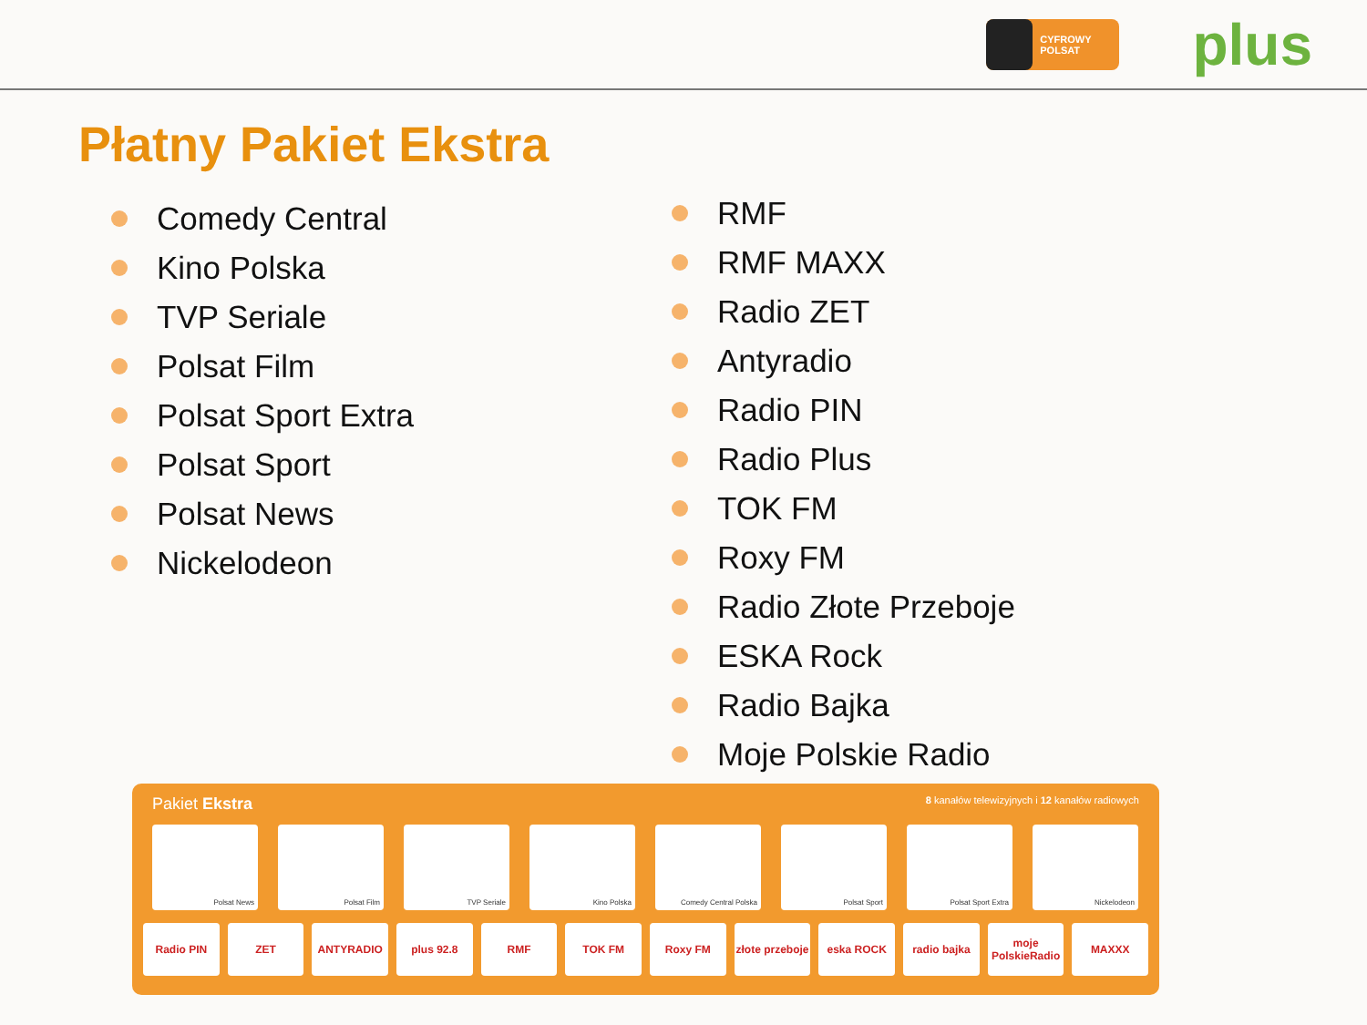CYFROWY POLSAT
plus
Płatny Pakiet Ekstra
Comedy Central
Kino Polska
TVP Seriale
Polsat Film
Polsat Sport Extra
Polsat Sport
Polsat News
Nickelodeon
RMF
RMF MAXX
Radio ZET
Antyradio
Radio PIN
Radio Plus
TOK FM
Roxy FM
Radio Złote Przeboje
ESKA Rock
Radio Bajka
Moje Polskie Radio
Pakiet Ekstra 8 kanałów telewizyjnych i 12 kanałów radiowych
Polsat News Polsat Film TVP Seriale Kino Polska Comedy Central Polska Polsat Sport Polsat Sport Extra Nickelodeon
Radio PIN ZET ANTYRADIO plus 92.8 RMF TOK FM Roxy FM złote przeboje
eska ROCK radio bajka moje PolskieRadio
MAXXX